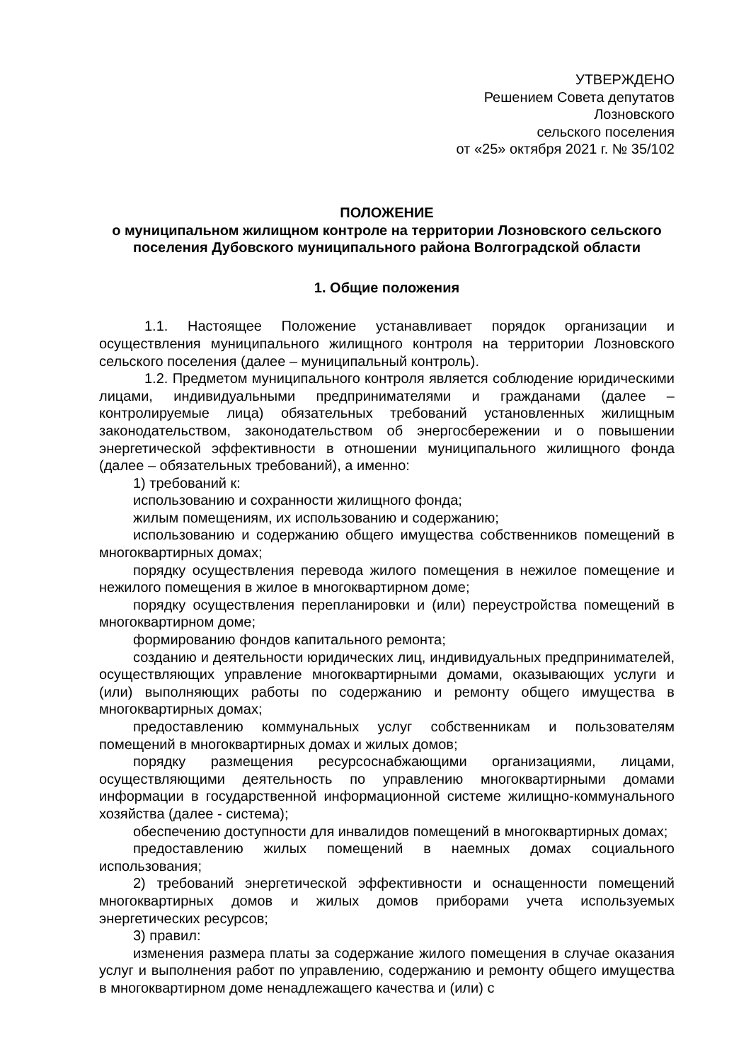УТВЕРЖДЕНО
Решением Совета депутатов
Лозновского
сельского поселения
от «25» октября 2021 г. № 35/102
ПОЛОЖЕНИЕ
о муниципальном жилищном контроле на территории Лозновского сельского поселения Дубовского муниципального района Волгоградской области
1. Общие положения
1.1. Настоящее Положение устанавливает порядок организации и осуществления муниципального жилищного контроля на территории Лозновского сельского поселения (далее – муниципальный контроль).
1.2. Предметом муниципального контроля является соблюдение юридическими лицами, индивидуальными предпринимателями и гражданами (далее – контролируемые лица) обязательных требований установленных жилищным законодательством, законодательством об энергосбережении и о повышении энергетической эффективности в отношении муниципального жилищного фонда (далее – обязательных требований), а именно:
1) требований к:
использованию и сохранности жилищного фонда;
жилым помещениям, их использованию и содержанию;
использованию и содержанию общего имущества собственников помещений в многоквартирных домах;
порядку осуществления перевода жилого помещения в нежилое помещение и нежилого помещения в жилое в многоквартирном доме;
порядку осуществления перепланировки и (или) переустройства помещений в многоквартирном доме;
формированию фондов капитального ремонта;
созданию и деятельности юридических лиц, индивидуальных предпринимателей, осуществляющих управление многоквартирными домами, оказывающих услуги и (или) выполняющих работы по содержанию и ремонту общего имущества в многоквартирных домах;
предоставлению коммунальных услуг собственникам и пользователям помещений в многоквартирных домах и жилых домов;
порядку размещения ресурсоснабжающими организациями, лицами, осуществляющими деятельность по управлению многоквартирными домами информации в государственной информационной системе жилищно-коммунального хозяйства (далее - система);
обеспечению доступности для инвалидов помещений в многоквартирных домах;
предоставлению жилых помещений в наемных домах социального использования;
2) требований энергетической эффективности и оснащенности помещений многоквартирных домов и жилых домов приборами учета используемых энергетических ресурсов;
3) правил:
изменения размера платы за содержание жилого помещения в случае оказания услуг и выполнения работ по управлению, содержанию и ремонту общего имущества в многоквартирном доме ненадлежащего качества и (или) с